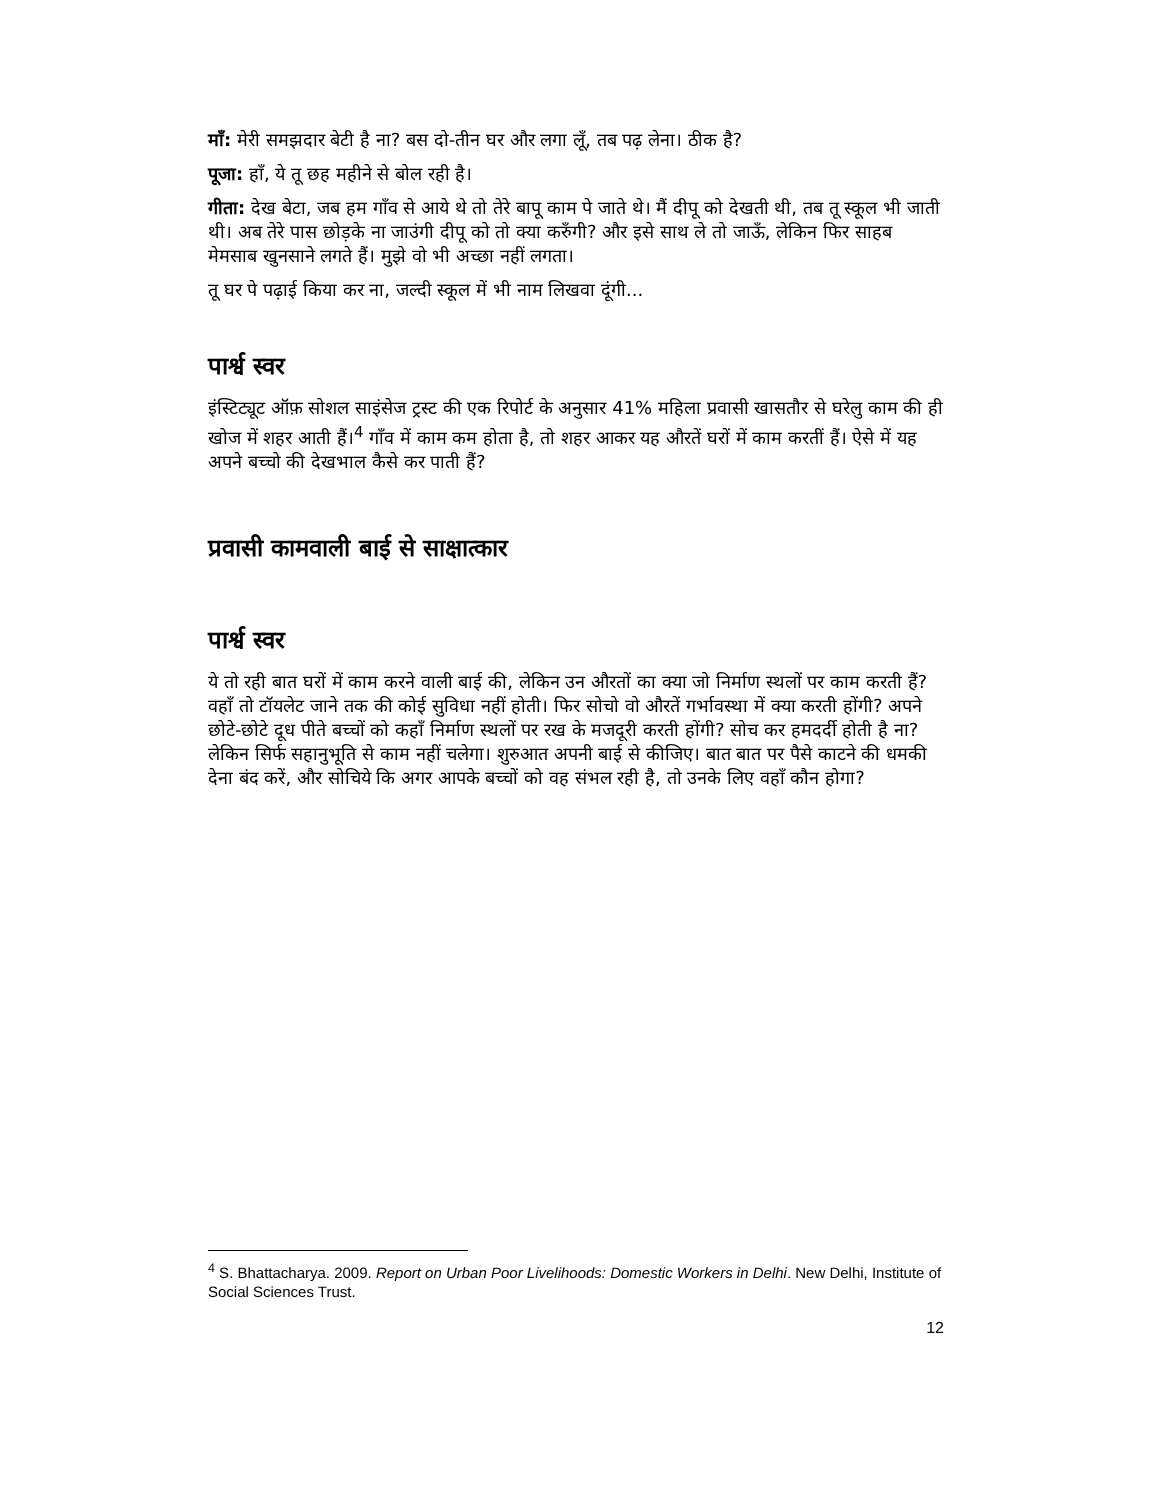माँ: मेरी समझदार बेटी है ना? बस दो-तीन घर और लगा लूँ, तब पढ़ लेना। ठीक है?
पूजा: हाँ, ये तू छह महीने से बोल रही है।
गीता: देख बेटा, जब हम गाँव से आये थे तो तेरे बापू काम पे जाते थे। मैं दीपू को देखती थी, तब तू स्कूल भी जाती थी। अब तेरे पास छोड़के ना जाउंगी दीपू को तो क्या करुँगी? और इसे साथ ले तो जाऊँ, लेकिन फिर साहब मेमसाब खुनसाने लगते हैं। मुझे वो भी अच्छा नहीं लगता।
तू घर पे पढ़ाई किया कर ना, जल्दी स्कूल में भी नाम लिखवा दूंगी...
पार्श्व स्वर
इंस्टिट्यूट ऑफ़ सोशल साइंसेज ट्रस्ट की एक रिपोर्ट के अनुसार 41% महिला प्रवासी खासतौर से घरेलु काम की ही खोज में शहर आती हैं।<sup>4</sup> गाँव में काम कम होता है, तो शहर आकर यह औरतें घरों में काम करतीं हैं। ऐसे में यह अपने बच्चो की देखभाल कैसे कर पाती हैं?
प्रवासी कामवाली बाई से साक्षात्कार
पार्श्व स्वर
ये तो रही बात घरों में काम करने वाली बाई की, लेकिन उन औरतों का क्या जो निर्माण स्थलों पर काम करती हैं? वहाँ तो टॉयलेट जाने तक की कोई सुविधा नहीं होती। फिर सोचो वो औरतें गर्भावस्था में क्या करती होंगी? अपने छोटे-छोटे दूध पीते बच्चों को कहाँ निर्माण स्थलों पर रख के मजदूरी करती होंगी? सोच कर हमदर्दी होती है ना? लेकिन सिर्फ सहानुभूति से काम नहीं चलेगा। शुरुआत अपनी बाई से कीजिए। बात बात पर पैसे काटने की धमकी देना बंद करें, और सोचिये कि अगर आपके बच्चों को वह संभल रही है, तो उनके लिए वहाँ कौन होगा?
<sup>4</sup> S. Bhattacharya. 2009. Report on Urban Poor Livelihoods: Domestic Workers in Delhi. New Delhi, Institute of Social Sciences Trust.
12